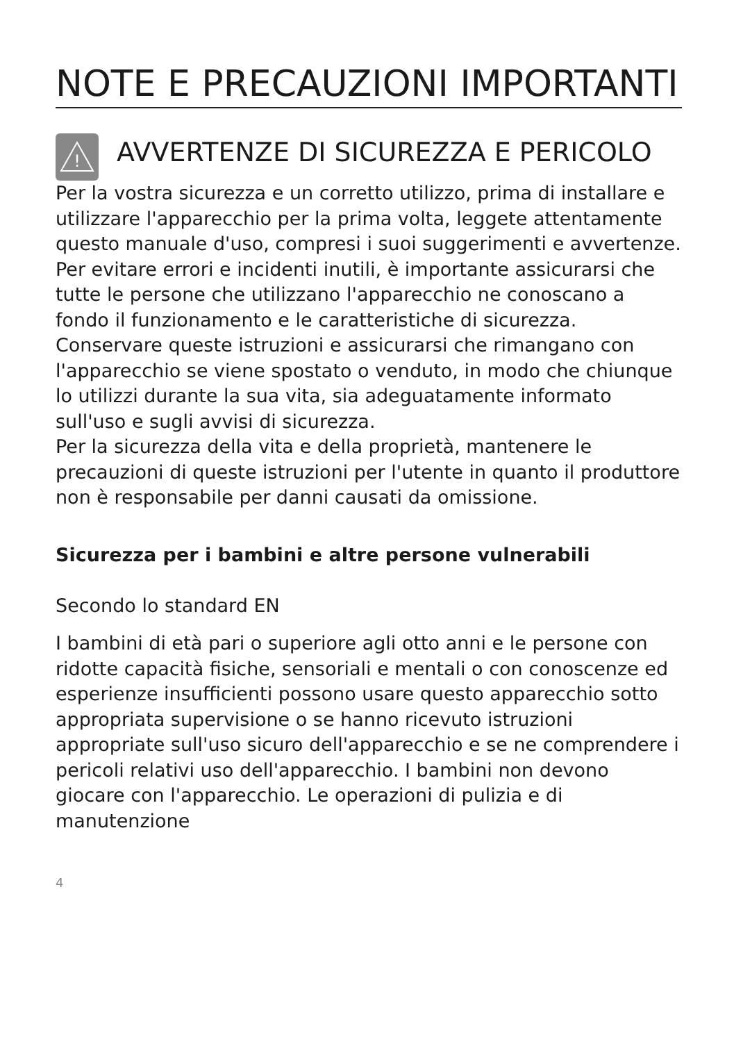NOTE E PRECAUZIONI IMPORTANTI
!
AVVERTENZE DI SICUREZZA E PERICOLO
Per la vostra sicurezza e un corretto utilizzo, prima di installare e utilizzare l'apparecchio per la prima volta, leggete attentamente questo manuale d'uso, compresi i suoi suggerimenti e avvertenze. Per evitare errori e incidenti inutili, è importante assicurarsi che tutte le persone che utilizzano l'apparecchio ne conoscano a fondo il funzionamento e le caratteristiche di sicurezza. Conservare queste istruzioni e assicurarsi che rimangano con l'apparecchio se viene spostato o venduto, in modo che chiunque lo utilizzi durante la sua vita, sia adeguatamente informato sull'uso e sugli avvisi di sicurezza.
Per la sicurezza della vita e della proprietà, mantenere le precauzioni di queste istruzioni per l'utente in quanto il produttore non è responsabile per danni causati da omissione.
Sicurezza per i bambini e altre persone vulnerabili
Secondo lo standard EN
I bambini di età pari o superiore agli otto anni e le persone con ridotte capacità fisiche, sensoriali e mentali o con conoscenze ed esperienze insufficienti possono usare questo apparecchio sotto appropriata supervisione o se hanno ricevuto istruzioni appropriate sull'uso sicuro dell'apparecchio e se ne comprendere i pericoli relativi uso dell'apparecchio. I bambini non devono giocare con l'apparecchio. Le operazioni di pulizia e di manutenzione
4